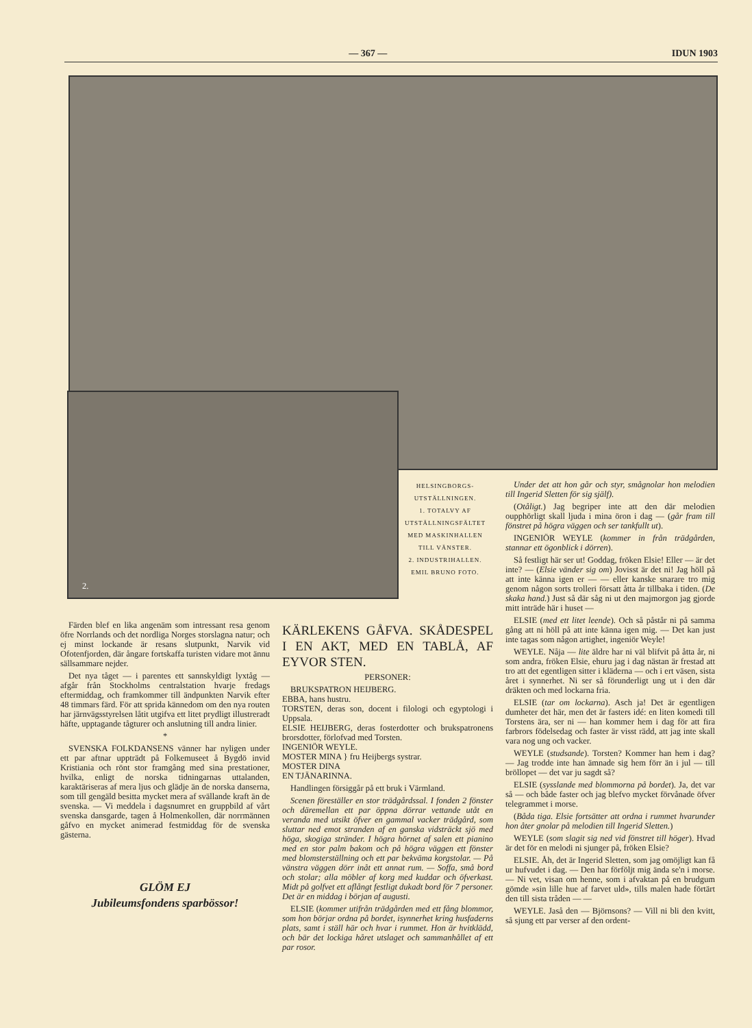— 367 — IDUN 1903
2.
HELSINGBORGS-
UTSTÄLLNINGEN.
1. TOTALVY AF UTSTÄLLNINGSFÄLTET MED MASKINHALLEN TILL VÄNSTER.
2. INDUSTRIHALLEN.
EMIL BRUNO FOTO.
Färden blef en lika angenäm som intressant resa genom öfre Norrlands och det nordliga Norges storslagna natur; och ej minst lockande är resans slutpunkt, Narvik vid Ofotenfjorden, där ångare fortskaffa turisten vidare mot ännu sällsammare nejder.
Det nya tåget — i parentes ett sannskyldigt lyxtåg — afgår från Stockholms centralstation hvarje fredags eftermiddag, och framkommer till ändpunkten Narvik efter 48 timmars färd. För att sprida kännedom om den nya routen har järnvägsstyrelsen låtit utgifva ett litet prydligt illustreradt häfte, upptagande tågturer och anslutning till andra linier.
*
SVENSKA FOLKDANSENS vänner har nyligen under ett par aftnar uppträdt på Folkemuseet å Bygdö invid Kristiania och rönt stor framgång med sina prestationer, hvilka, enligt de norska tidningarnas uttalanden, karaktäriseras af mera ljus och glädje än de norska danserna, som till gengäld besitta mycket mera af svällande kraft än de svenska. — Vi meddela i dagsnumret en gruppbild af vårt svenska dansgarde, tagen å Holmenkollen, där norrmännen gåfvo en mycket animerad festmiddag för de svenska gästerna.
GLÖM EJ
Jubileumsfondens sparbössor!
KÄRLEKENS GÅFVA. SKÅDESPEL I EN AKT, MED EN TABLÅ, AF EYVOR STEN.
PERSONER:
BRUKSPATRON HEIJBERG.
EBBA, hans hustru.
TORSTEN, deras son, docent i filologi och egyptologi i Uppsala.
ELSIE HEIJBERG, deras fosterdotter och brukspatronens brorsdotter, förlofvad med Torsten.
INGENIÖR WEYLE.
MOSTER MINA } fru Heijbergs systrar.
MOSTER DINA
EN TJÄNARINNA.
Handlingen försiggår på ett bruk i Värmland.
Scenen föreställer en stor trädgårdssal. I fonden 2 fönster och däremellan ett par öppna dörrar vettande utåt en veranda med utsikt öfver en gammal vacker trädgård, som sluttar ned emot stranden af en ganska vidsträckt sjö med höga, skogiga stränder. I högra hörnet af salen ett pianino med en stor palm bakom och på högra väggen ett fönster med blomsterställning och ett par bekväma korgstolar. — På vänstra väggen dörr inåt ett annat rum. — Soffa, små bord och stolar; alla möbler af korg med kuddar och öfverkast. Midt på golfvet ett aflångt festligt dukadt bord för 7 personer. Det är en middag i början af augusti.
ELSIE (kommer utifrån trädgården med ett fång blommor, som hon börjar ordna på bordet, isynnerhet kring husfaderns plats, samt i ställ här och hvar i rummet. Hon är hvitklädd, och bär det lockiga håret utslaget och sammanhållet af ett par rosor.
Under det att hon går och styr, smågnolar hon melodien till Ingerid Sletten för sig själf).
(Otåligt.) Jag begriper inte att den där melodien oupphörligt skall ljuda i mina öron i dag — (går fram till fönstret på högra väggen och ser tankfullt ut).
INGENIÖR WEYLE (kommer in från trädgården, stannar ett ögonblick i dörren).
Så festligt här ser ut! Goddag, fröken Elsie! Eller — är det inte? — (Elsie vänder sig om) Jovisst är det ni! Jag höll på att inte känna igen er — — eller kanske snarare tro mig genom någon sorts trolleri försatt åtta år tillbaka i tiden. (De skaka hand.) Just så där såg ni ut den majmorgon jag gjorde mitt inträde här i huset —
ELSIE (med ett litet leende). Och så påstår ni på samma gång att ni höll på att inte känna igen mig. — Det kan just inte tagas som någon artighet, ingeniör Weyle!
WEYLE. Nåja — lite äldre har ni väl blifvit på åtta år, ni som andra, fröken Elsie, ehuru jag i dag nästan är frestad att tro att det egentligen sitter i kläderna — och i ert väsen, sista året i synnerhet. Ni ser så förunderligt ung ut i den där dräkten och med lockarna fria.
ELSIE (tar om lockarna). Asch ja! Det är egentligen dumheter det här, men det är fasters idé: en liten komedi till Torstens ära, ser ni — han kommer hem i dag för att fira farbrors födelsedag och faster är visst rädd, att jag inte skall vara nog ung och vacker.
WEYLE (studsande). Torsten? Kommer han hem i dag? — Jag trodde inte han ämnade sig hem förr än i jul — till bröllopet — det var ju sagdt så?
ELSIE (sysslande med blommorna på bordet). Ja, det var så — och både faster och jag blefvo mycket förvånade öfver telegrammet i morse.
(Båda tiga. Elsie fortsätter att ordna i rummet hvarunder hon åter gnolar på melodien till Ingerid Sletten.)
WEYLE (som slagit sig ned vid fönstret till höger). Hvad är det för en melodi ni sjunger på, fröken Elsie?
ELSIE. Åh, det är Ingerid Sletten, som jag omöjligt kan få ur hufvudet i dag. — Den har förföljt mig ända se'n i morse. — Ni vet, visan om henne, som i afvaktan på en brudgum gömde »sin lille hue af farvet uld», tills malen hade förtärt den till sista tråden — —
WEYLE. Jaså den — Björnsons? — Vill ni bli den kvitt, så sjung ett par verser af den ordent-